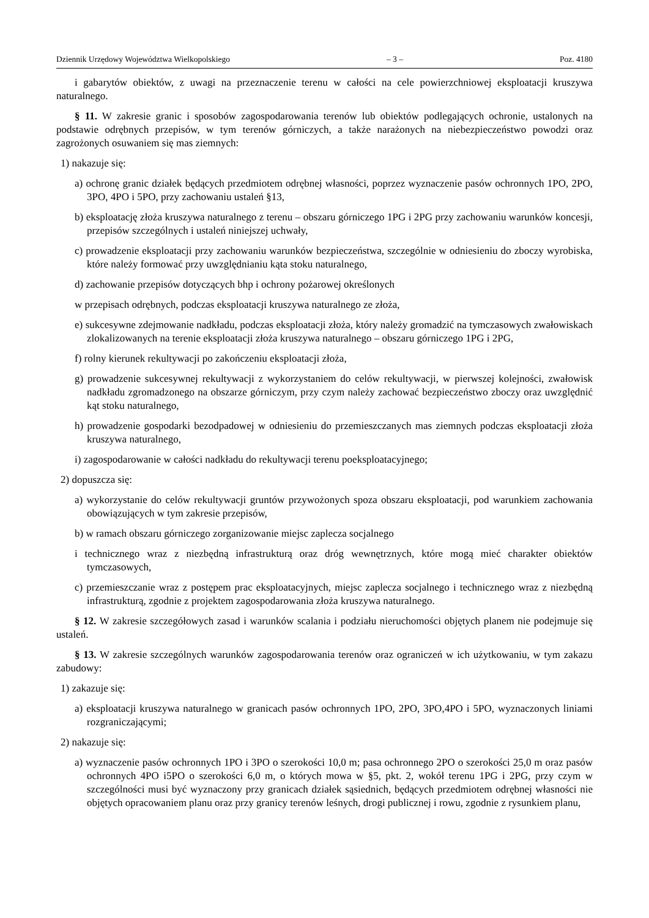Dziennik Urzędowy Województwa Wielkopolskiego – 3 – Poz. 4180
i gabarytów obiektów, z uwagi na przeznaczenie terenu w całości na cele powierzchniowej eksploatacji kruszywa naturalnego.
§ 11. W zakresie granic i sposobów zagospodarowania terenów lub obiektów podlegających ochronie, ustalonych na podstawie odrębnych przepisów, w tym terenów górniczych, a także narażonych na niebezpieczeństwo powodzi oraz zagrożonych osuwaniem się mas ziemnych:
1) nakazuje się:
a) ochronę granic działek będących przedmiotem odrębnej własności, poprzez wyznaczenie pasów ochronnych 1PO, 2PO, 3PO, 4PO i 5PO, przy zachowaniu ustaleń §13,
b) eksploatację złoża kruszywa naturalnego z terenu – obszaru górniczego 1PG i 2PG przy zachowaniu warunków koncesji, przepisów szczególnych i ustaleń niniejszej uchwały,
c) prowadzenie eksploatacji przy zachowaniu warunków bezpieczeństwa, szczególnie w odniesieniu do zboczy wyrobiska, które należy formować przy uwzględnianiu kąta stoku naturalnego,
d) zachowanie przepisów dotyczących bhp i ochrony pożarowej określonych
w przepisach odrębnych, podczas eksploatacji kruszywa naturalnego ze złoża,
e) sukcesywne zdejmowanie nadkładu, podczas eksploatacji złoża, który należy gromadzić na tymczasowych zwałowiskach zlokalizowanych na terenie eksploatacji złoża kruszywa naturalnego – obszaru górniczego 1PG i 2PG,
f) rolny kierunek rekultywacji po zakończeniu eksploatacji złoża,
g) prowadzenie sukcesywnej rekultywacji z wykorzystaniem do celów rekultywacji, w pierwszej kolejności, zwałowisk nadkładu zgromadzonego na obszarze górniczym, przy czym należy zachować bezpieczeństwo zboczy oraz uwzględnić kąt stoku naturalnego,
h) prowadzenie gospodarki bezodpadowej w odniesieniu do przemieszczanych mas ziemnych podczas eksploatacji złoża kruszywa naturalnego,
i) zagospodarowanie w całości nadkładu do rekultywacji terenu poeksploatacyjnego;
2) dopuszcza się:
a) wykorzystanie do celów rekultywacji gruntów przywożonych spoza obszaru eksploatacji, pod warunkiem zachowania obowiązujących w tym zakresie przepisów,
b) w ramach obszaru górniczego zorganizowanie miejsc zaplecza socjalnego
i technicznego wraz z niezbędną infrastrukturą oraz dróg wewnętrznych, które mogą mieć charakter obiektów tymczasowych,
c) przemieszczanie wraz z postępem prac eksploatacyjnych, miejsc zaplecza socjalnego i technicznego wraz z niezbędną infrastrukturą, zgodnie z projektem zagospodarowania złoża kruszywa naturalnego.
§ 12. W zakresie szczegółowych zasad i warunków scalania i podziału nieruchomości objętych planem nie podejmuje się ustaleń.
§ 13. W zakresie szczególnych warunków zagospodarowania terenów oraz ograniczeń w ich użytkowaniu, w tym zakazu zabudowy:
1) zakazuje się:
a) eksploatacji kruszywa naturalnego w granicach pasów ochronnych 1PO, 2PO, 3PO,4PO i 5PO, wyznaczonych liniami rozgraniczającymi;
2) nakazuje się:
a) wyznaczenie pasów ochronnych 1PO i 3PO o szerokości 10,0 m; pasa ochronnego 2PO o szerokości 25,0 m oraz pasów ochronnych 4PO i5PO o szerokości 6,0 m, o których mowa w §5, pkt. 2, wokół terenu 1PG i 2PG, przy czym w szczególności musi być wyznaczony przy granicach działek sąsiednich, będących przedmiotem odrębnej własności nie objętych opracowaniem planu oraz przy granicy terenów leśnych, drogi publicznej i rowu, zgodnie z rysunkiem planu,